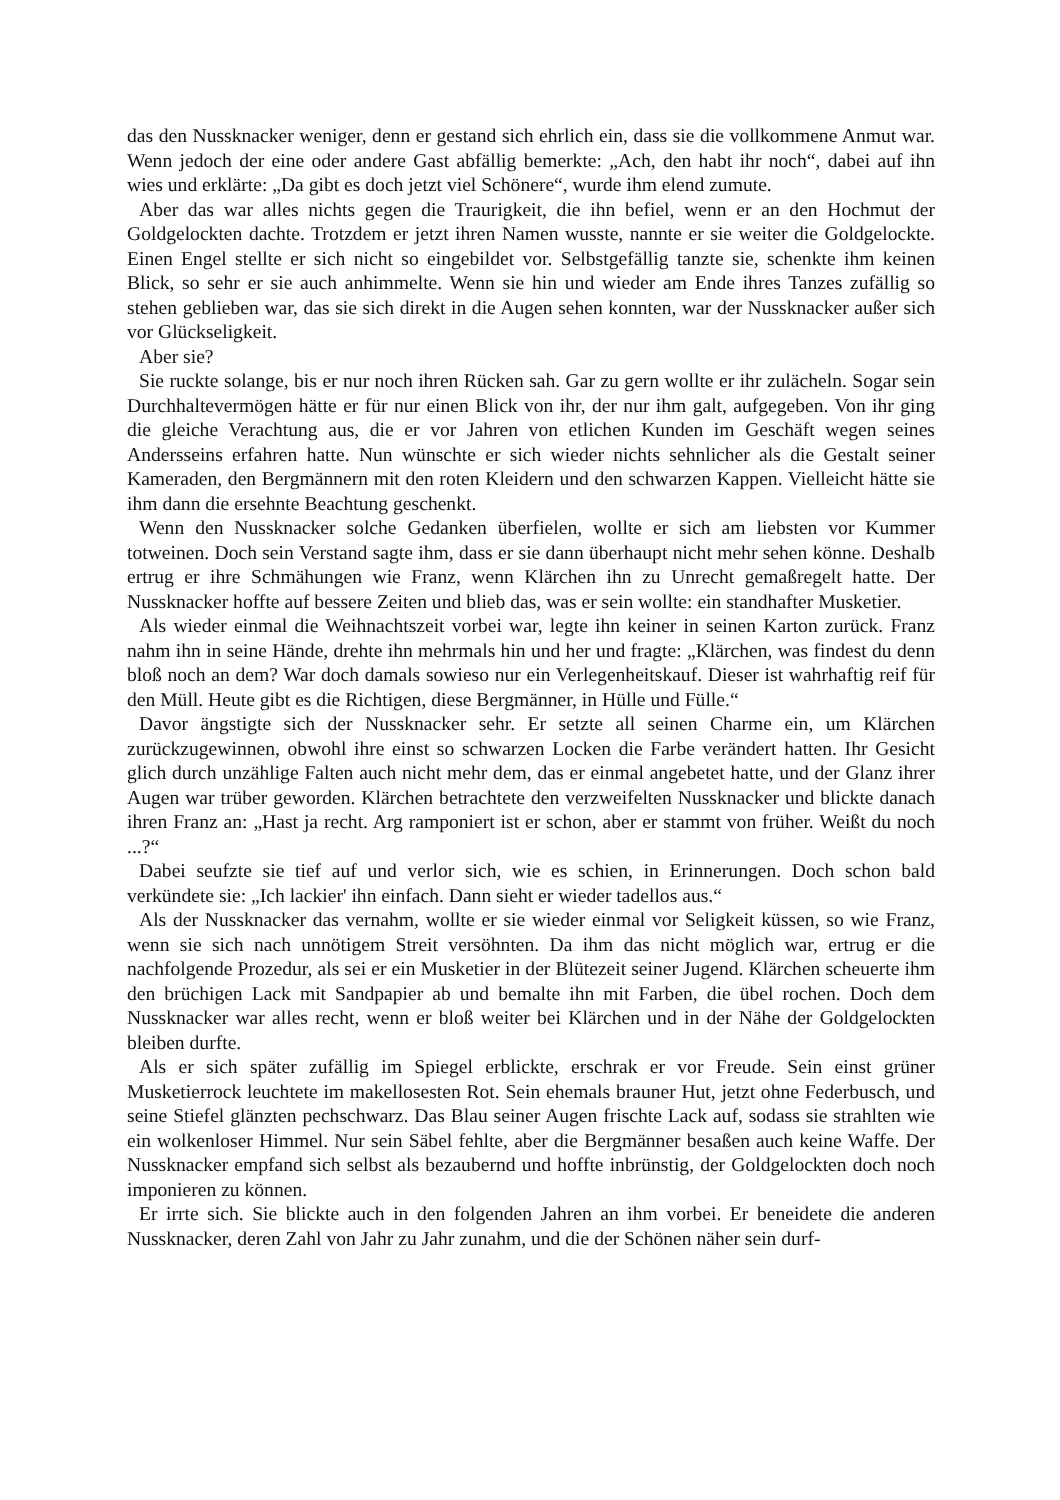das den Nussknacker weniger, denn er gestand sich ehrlich ein, dass sie die vollkommene Anmut war. Wenn jedoch der eine oder andere Gast abfällig bemerkte: „Ach, den habt ihr noch“, dabei auf ihn wies und erklärte: „Da gibt es doch jetzt viel Schönere“, wurde ihm elend zumute.
Aber das war alles nichts gegen die Traurigkeit, die ihn befiel, wenn er an den Hochmut der Goldgelockten dachte. Trotzdem er jetzt ihren Namen wusste, nannte er sie weiter die Goldgelockte. Einen Engel stellte er sich nicht so eingebildet vor. Selbstgefällig tanzte sie, schenkte ihm keinen Blick, so sehr er sie auch anhimmelte. Wenn sie hin und wieder am Ende ihres Tanzes zufällig so stehen geblieben war, das sie sich direkt in die Augen sehen konnten, war der Nussknacker außer sich vor Glückseligkeit.
Aber sie?
Sie ruckte solange, bis er nur noch ihren Rücken sah. Gar zu gern wollte er ihr zulächeln. Sogar sein Durchhaltevermögen hätte er für nur einen Blick von ihr, der nur ihm galt, aufgegeben. Von ihr ging die gleiche Verachtung aus, die er vor Jahren von etlichen Kunden im Geschäft wegen seines Andersseins erfahren hatte. Nun wünschte er sich wieder nichts sehnlicher als die Gestalt seiner Kameraden, den Bergmännern mit den roten Kleidern und den schwarzen Kappen. Vielleicht hätte sie ihm dann die ersehnte Beachtung geschenkt.
Wenn den Nussknacker solche Gedanken überfielen, wollte er sich am liebsten vor Kummer totweinen. Doch sein Verstand sagte ihm, dass er sie dann überhaupt nicht mehr sehen könne. Deshalb ertrug er ihre Schmähungen wie Franz, wenn Klärchen ihn zu Unrecht gemaßregelt hatte. Der Nussknacker hoffte auf bessere Zeiten und blieb das, was er sein wollte: ein standhafter Musketier.
Als wieder einmal die Weihnachtszeit vorbei war, legte ihn keiner in seinen Karton zurück. Franz nahm ihn in seine Hände, drehte ihn mehrmals hin und her und fragte: „Klärchen, was findest du denn bloß noch an dem? War doch damals sowieso nur ein Verlegenheitskauf. Dieser ist wahrhaftig reif für den Müll. Heute gibt es die Richtigen, diese Bergmänner, in Hülle und Fülle.“
Davor ängstigte sich der Nussknacker sehr. Er setzte all seinen Charme ein, um Klärchen zurückzugewinnen, obwohl ihre einst so schwarzen Locken die Farbe verändert hatten. Ihr Gesicht glich durch unzählige Falten auch nicht mehr dem, das er einmal angebetet hatte, und der Glanz ihrer Augen war trüber geworden. Klärchen betrachtete den verzweifelten Nussknacker und blickte danach ihren Franz an: „Hast ja recht. Arg ramponiert ist er schon, aber er stammt von früher. Weißt du noch ...?“
Dabei seufzte sie tief auf und verlor sich, wie es schien, in Erinnerungen. Doch schon bald verkündete sie: „Ich lackier' ihn einfach. Dann sieht er wieder tadellos aus.“
Als der Nussknacker das vernahm, wollte er sie wieder einmal vor Seligkeit küssen, so wie Franz, wenn sie sich nach unnötigem Streit versöhnten. Da ihm das nicht möglich war, ertrug er die nachfolgende Prozedur, als sei er ein Musketier in der Blütezeit seiner Jugend. Klärchen scheuerte ihm den brüchigen Lack mit Sandpapier ab und bemalte ihn mit Farben, die übel rochen. Doch dem Nussknacker war alles recht, wenn er bloß weiter bei Klärchen und in der Nähe der Goldgelockten bleiben durfte.
Als er sich später zufällig im Spiegel erblickte, erschrak er vor Freude. Sein einst grüner Musketierrock leuchtete im makellosesten Rot. Sein ehemals brauner Hut, jetzt ohne Federbusch, und seine Stiefel glänzten pechschwarz. Das Blau seiner Augen frischte Lack auf, sodass sie strahlten wie ein wolkenloser Himmel. Nur sein Säbel fehlte, aber die Bergmänner besaßen auch keine Waffe. Der Nussknacker empfand sich selbst als bezaubernd und hoffte inbrünstig, der Goldgelockten doch noch imponieren zu können.
Er irrte sich. Sie blickte auch in den folgenden Jahren an ihm vorbei. Er beneidete die anderen Nussknacker, deren Zahl von Jahr zu Jahr zunahm, und die der Schönen näher sein durf-